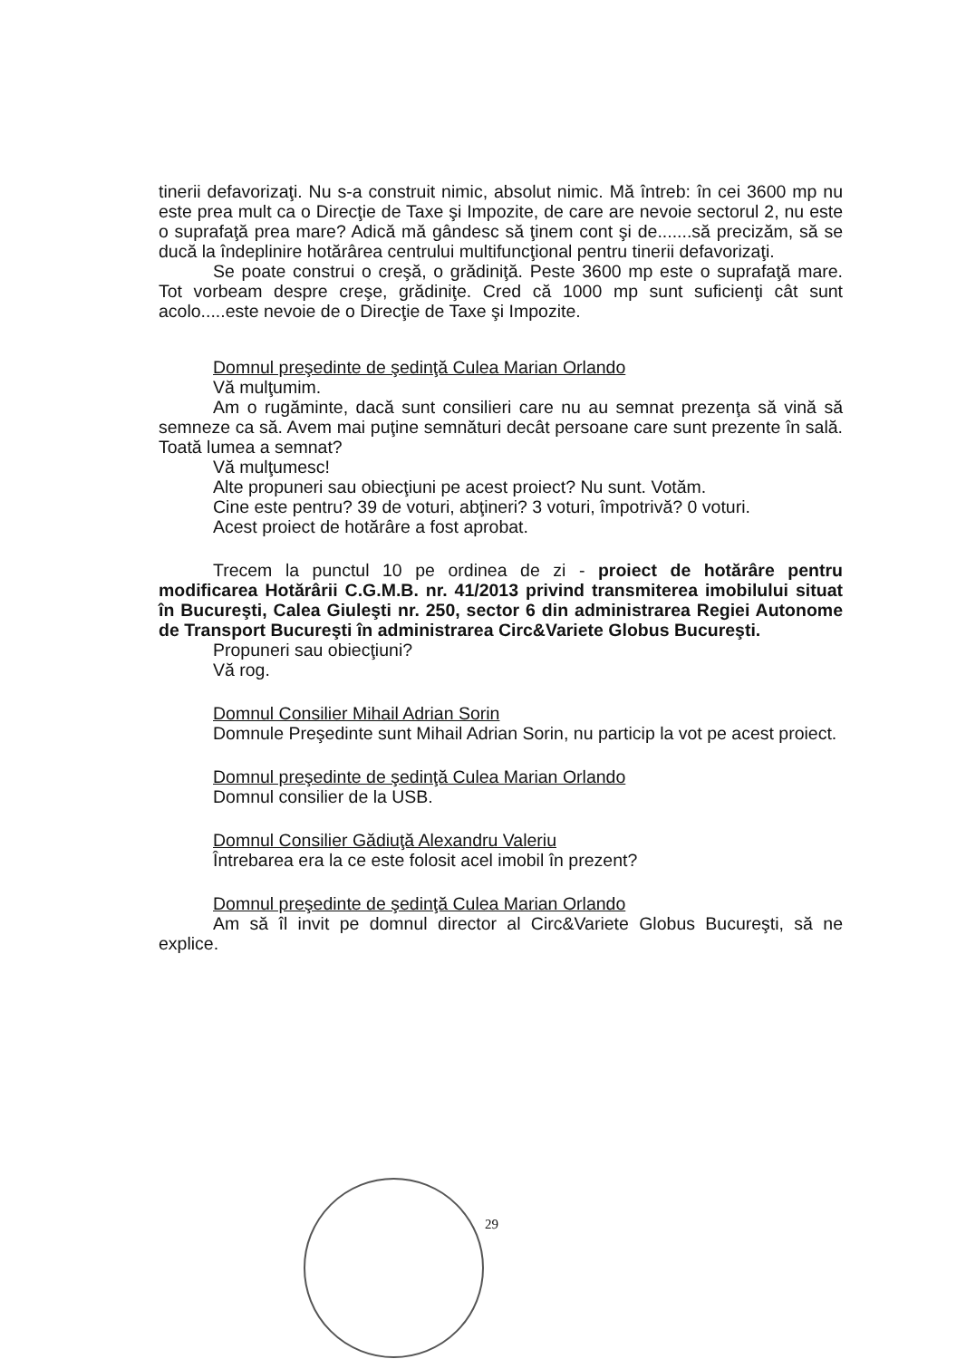tinerii defavorizaţi. Nu s-a construit nimic, absolut nimic. Mă întreb: în cei 3600 mp nu este prea mult ca o Direcţie de Taxe şi Impozite, de care are nevoie sectorul 2, nu este o suprafaţă prea mare? Adică mă gândesc să ţinem cont şi de.......să precizăm, să se ducă la îndeplinire hotărârea centrului multifuncţional pentru tinerii defavorizaţi.
Se poate construi o creşă, o grădiniţă. Peste 3600 mp este o suprafaţă mare. Tot vorbeam despre creşe, grădiniţe. Cred că 1000 mp sunt suficienţi cât sunt acolo.....este nevoie de o Direcţie de Taxe şi Impozite.
Domnul preşedinte de şedinţă Culea Marian Orlando
Vă mulţumim.
Am o rugăminte, dacă sunt consilieri care nu au semnat prezenţa să vină să semneze ca să. Avem mai puţine semnături decât persoane care sunt prezente în sală. Toată lumea a semnat?
Vă mulţumesc!
Alte propuneri sau obiecţiuni pe acest proiect? Nu sunt. Votăm.
Cine este pentru? 39 de voturi, abţineri? 3 voturi, împotrivă? 0 voturi.
Acest proiect de hotărâre a fost aprobat.
Trecem la punctul 10 pe ordinea de zi - proiect de hotărâre pentru modificarea Hotărârii C.G.M.B. nr. 41/2013 privind transmiterea imobilului situat în Bucureşti, Calea Giuleşti nr. 250, sector 6 din administrarea Regiei Autonome de Transport Bucureşti în administrarea Circ&Variete Globus Bucureşti.
Propuneri sau obiecţiuni?
Vă rog.
Domnul Consilier Mihail Adrian Sorin
Domnule Preşedinte sunt Mihail Adrian Sorin, nu particip la vot pe acest proiect.
Domnul preşedinte de şedinţă Culea Marian Orlando
Domnul consilier de la USB.
Domnul Consilier Gădiuţă Alexandru Valeriu
Întrebarea era la ce este folosit acel imobil în prezent?
Domnul preşedinte de şedinţă Culea Marian Orlando
Am să îl invit pe domnul director al Circ&Variete Globus Bucureşti, să ne explice.
29